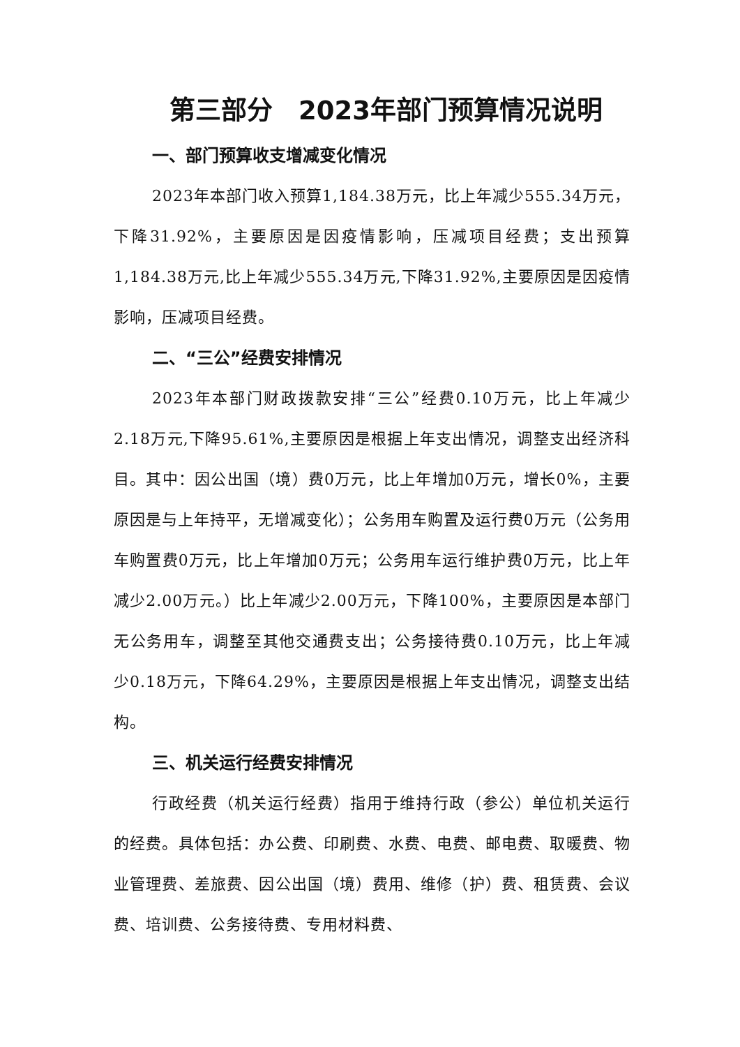第三部分　2023年部门预算情况说明
一、部门预算收支增减变化情况
2023年本部门收入预算1,184.38万元，比上年减少555.34万元，下降31.92%，主要原因是因疫情影响，压减项目经费；支出预算1,184.38万元,比上年减少555.34万元,下降31.92%,主要原因是因疫情影响，压减项目经费。
二、“三公”经费安排情况
2023年本部门财政拨款安排“三公”经费0.10万元，比上年减少2.18万元,下降95.61%,主要原因是根据上年支出情况，调整支出经济科目。其中：因公出国（境）费0万元，比上年增加0万元，增长0%，主要原因是与上年持平，无增减变化）；公务用车购置及运行费0万元（公务用车购置费0万元，比上年增加0万元；公务用车运行维护费0万元，比上年减少2.00万元。）比上年减少2.00万元，下降100%，主要原因是本部门无公务用车，调整至其他交通费支出；公务接待费0.10万元，比上年减少0.18万元，下降64.29%，主要原因是根据上年支出情况，调整支出结构。
三、机关运行经费安排情况
行政经费（机关运行经费）指用于维持行政（参公）单位机关运行的经费。具体包括：办公费、印刷费、水费、电费、邮电费、取暖费、物业管理费、差旅费、因公出国（境）费用、维修（护）费、租赁费、会议费、培训费、公务接待费、专用材料费、